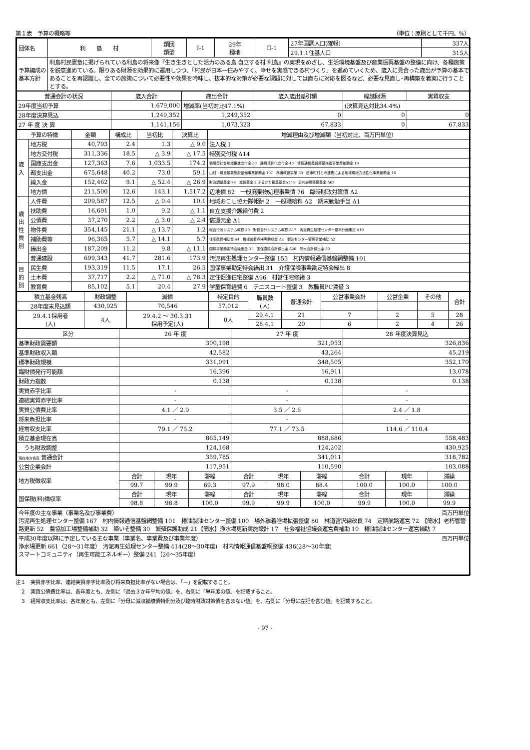第１表　予算の概略等 （単位：原則として千円、%）
| 団体名 | 利 島 村 | 類団 類型 | I-1 | 29年 種地 | II-1 | 27年国調人口(確報) | 337人 |
| | | | | | | 29.1.1住基人口 | 315人 |
| 予算編成の 基本方針 | 利島村民憲章に掲げられている利島の将来像『生き生きとした活力のある島 自立する村 利島』の実現をめざし、生活環境基盤及び産業振興基盤の整備に向け、各種施策を鋭意進めている。限りある財源を効果的に運用しつつ、「村民が日本一住みやすく、幸せを実感できる村づくり」を進めていくため、歳入に見合った歳出が予算の基本であることを再認識し、全ての施策について必要性や効果を吟味し、抜本的な対策が必要な課題に対しては直ちに対応を図るなど、必要な見直し･再構築を着実に行うこととする。 | | | | | | |
| 普通会計の状況 | 歳入合計 | 歳出合計 | 歳入歳出差引額 | 繰越財源 | 実質収支 |
| --- | --- | --- | --- | --- | --- |
| 29年度当初予算 | 1,679,000 | 増減率(当初対比47.1%) | | (決算見込対比34.4%) | |
| 28年度決算見込 | 1,249,352 | 1,249,352 | 0 | 0 | 0 |
| 27 年 度 決 算 | 1,141,156 | 1,073,323 | 67,833 | 0 | 67,833 |
| 予算の特徴 | | 金額 | 構成比 | 当初比 | 決算比 | 増減理由及び増減額（当初対比、百万円単位） |
| --- | --- | --- | --- | --- | --- | --- |
| 歳 入 | 地方税 | 40,793 | 2.4 | 1.3 | △ 9.0 | 法人税 1 |
| | 地方交付税 | 311,336 | 18.5 | △ 3.9 | △ 17.5 | 特別交付税 Δ14 |
| | 国庫支出金 | 127,363 | 7.6 | 1,033.5 | 174.2 | 循環型社会地域推進交付金 59 離島活性化交付金 40 情報通信基盤整備推進事業費補助金 19 |
| | 都支出金 | 675,648 | 40.2 | 73.0 | 59.1 | 山村・離島振興施設整備事業補助金 107 林道改良事業 63 区市町村との連携による地域環境力活性化事業補助金 16 |
| | 繰入金 | 152,462 | 9.1 | △ 52.4 | △ 26.9 | 財政調整基金 78 減債基金 2 ふるさと振興基金Δ155 公共施設整備基金 Δ63 |
| | 地方債 | 211,500 | 12.6 | 143.1 | 1,517.2 | 辺地債 82 一般廃棄物処理事業債 76 臨時財政対策債 Δ2 |
| 歳 出 性 質 別 | 人件費 | 209,587 | 12.5 | △ 0.4 | 10.1 | 地域おこし協力隊報酬 2 一般職給料 Δ2 期末勤勉手当 Δ1 |
| | 扶助費 | 16,691 | 1.0 | 9.2 | △ 1.1 | 自立支援介護給付費 2 |
| | 公債費 | 37,270 | 2.2 | △ 3.0 | △ 2.4 | 償還元金 Δ1 |
| | 物件費 | 354,145 | 21.1 | △ 13.7 | 1.2 | 総合行政システム改修 20 財務会計システム改修 Δ17 汚泥再生処理センター基本計画策定 Δ10 |
| | 補助費等 | 96,365 | 5.7 | △ 14.1 | 5.7 | 住宅改修補助金 Δ4 機械装置点検等助成金 Δ2 製油センター管理事業補助 Δ2 |
| | 繰出金 | 187,209 | 11.2 | 9.8 | △ 11.1 | 国保事業勘定特会繰出金 31 国保直診会計繰出金 Δ26 簡水会計繰出金 30 |
| | 普通建設 | 699,343 | 41.7 | 281.6 | 173.9 | 汚泥再生処理センター整備 155 村内情報通信基盤網整備 101 |
| 目 的 別 | 民生費 | 193,319 | 11.5 | 17.1 | 26.5 | 国保事業勘定特会繰出 31 介護保険事業勘定特会繰出 8 |
| | 土木費 | 37,717 | 2.2 | △ 71.0 | △ 78.3 | 定住促進住宅整備 Δ96 村営住宅修繕 3 |
| | 教育費 | 85,102 | 5.1 | 20.4 | 27.9 | 学童保育経費 6 テニスコート整備 3 教職員PC賃借 3 |
| 積立基金残高 | 財政調整 | 減債 | 特定目的 | 職員数 (人) | 普通会計 | 公営事業会計 | 公営企業 | その他 | 合計 |
| --- | --- | --- | --- | --- | --- | --- | --- | --- | --- |
| 28年度末見込額 | 430,925 | 70,546 | 57,012 | | | | | | |
| 29.4.1採用者 (人) | 4人 | 29.4.2 ～ 30.3.31 採用予定(人) | 0人 | 29.4.1 | 21 | 7 | 2 | 5 | 28 |
| | | | | 28.4.1 | 20 | 6 | 2 | 4 | 26 |
| 区分 | 26 年 度 | | | 27 年 度 | | | 28 年度決算見込 | | |
| --- | --- | --- | --- | --- | --- | --- | --- | --- | --- |
| 基準財政需要額 | 300,198 | | | 321,053 | | | 326,836 | | |
| 基準財政収入額 | 42,582 | | | 43,264 | | | 45,219 | | |
| 標準財政規模 | 331,091 | | | 348,505 | | | 352,170 | | |
| 臨財債発行可能額 | 16,396 | | | 16,911 | | | 13,078 | | |
| 財政力指数 | 0.138 | | | 0.138 | | | 0.138 | | |
| 実質赤字比率 | - | | | - | | | - | | |
| 連結実質赤字比率 | - | | | - | | | - | | |
| 実質公債費比率 | 4.1 ／ 2.9 | | | 3.5 ／ 2.6 | | | 2.4 ／ 1.8 | | |
| 将来負担比率 | - | | | - | | | - | | |
| 経常収支比率 | 79.1 ／ 75.2 | | | 77.1 ／ 73.5 | | | 114.6 ／ 110.4 | | |
| 積立基金現在高 | 865,149 | | | 888,686 | | | 558,483 | | |
| うち財政調整 | 124,168 | | | 124,202 | | | 430,925 | | |
| 現在地方債高 普通会計 | 359,785 | | | 341,011 | | | 318,782 | | |
| 公営企業会計 | 117,951 | | | 110,590 | | | 103,088 | | |
| 地方税徴収率 | 合計 | 現年 | 滞繰 | 合計 | 現年 | 滞繰 | 合計 | 現年 | 滞繰 |
| | 99.7 | 99.9 | 69.3 | 97.9 | 98.0 | 88.4 | 100.0 | 100.0 | 100.0 |
| 国保税(料)徴収率 | 合計 | 現年 | 滞繰 | 合計 | 現年 | 滞繰 | 合計 | 現年 | 滞繰 |
| | 98.8 | 98.8 | 100.0 | 99.9 | 99.9 | 100.0 | 99.9 | 100.0 | 99.9 |
| 今年度の主な事業（事業名及び事業費） 百万円単位 汚泥再生処理センター整備 167 村内情報通信基盤網整備 101 椿油製油センター整備 100 場外離着陸場拡張整備 80 林道宮沢線改良 74 定期航路運営 72 【簡水】老朽管管路更新 52 農協加工場整備補助 32 築いそ整備 30 繁殖保護助成 21【簡水】浄水場更新実施設計 17 社会福祉協議会運営費補助 10 椿油製油センター運営補助 7 |
| 平成30年度以降に予定している主な事業（事業名、事業費及び事業年度） 百万円単位 浄水場更新 661（28～31年度） 汚泥再生処理センター整備 414(28～30年度) 村内情報通信基盤網整備 436(28～30年度) スマートコミュニティ（再生可能エネルギー）整備 241（26～35年度） |
注１　実質赤字比率、連結実質赤字比率及び将来負担比率がない場合は、「－」を記載すること。
　２　実質公債費比率は、各年度とも、左側に「過去３か年平均の値」を、右側に「単年度の値」を記載すること。
　３　経常収支比率は、各年度とも、左側に「分母に減収補填債特例分及び臨時財政対策債を含まない値」を、右側に「分母に左記を含む値」を記載すること。
- 97 -